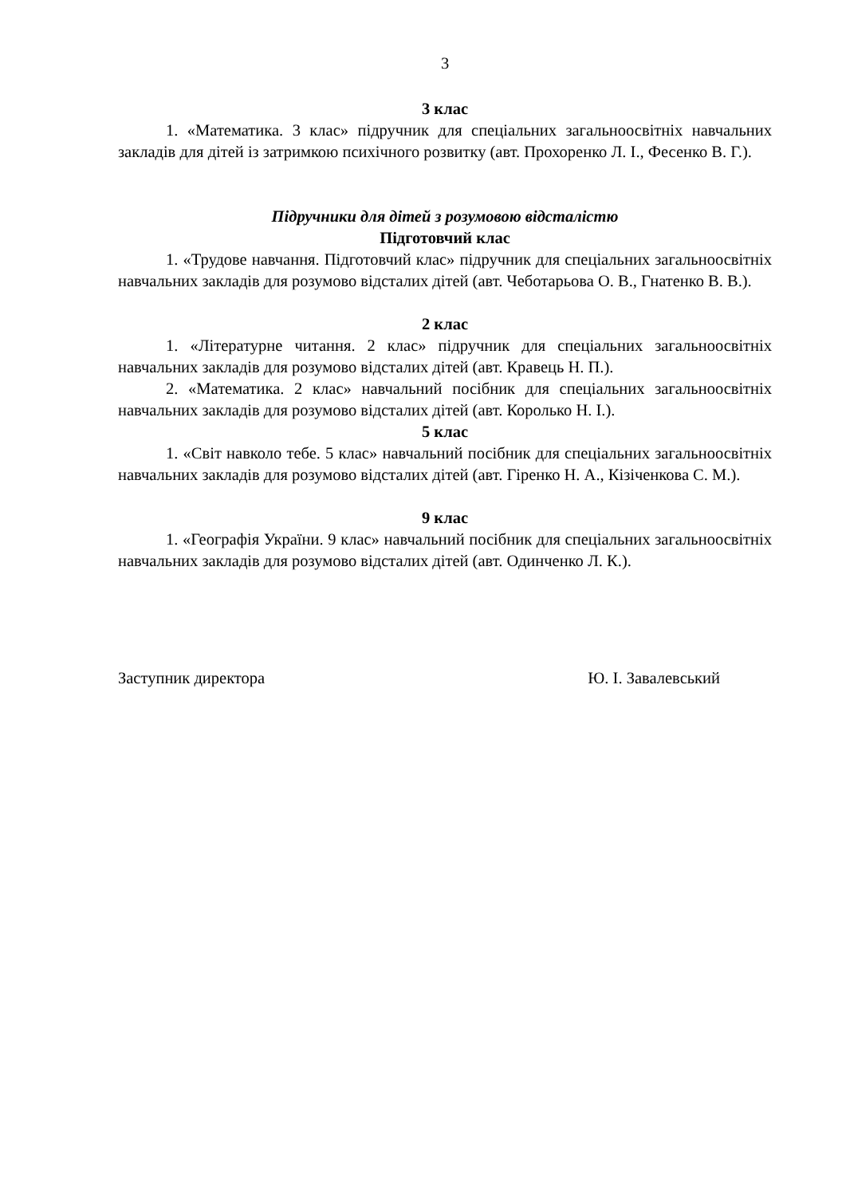3
3 клас
1. «Математика. 3 клас» підручник для спеціальних загальноосвітніх навчальних закладів для дітей із затримкою психічного розвитку (авт. Прохоренко Л. І., Фесенко В. Г.).
Підручники для дітей з розумовою відсталістю
Підготовчий клас
1. «Трудове навчання. Підготовчий клас» підручник для спеціальних загальноосвітніх навчальних закладів для розумово відсталих дітей (авт. Чеботарьова О. В., Гнатенко В. В.).
2 клас
1. «Літературне читання. 2 клас» підручник для спеціальних загальноосвітніх навчальних закладів для розумово відсталих дітей (авт. Кравець Н. П.).
2. «Математика. 2 клас» навчальний посібник для спеціальних загальноосвітніх навчальних закладів для розумово відсталих дітей (авт. Королько Н. І.).
5 клас
1. «Світ навколо тебе. 5 клас» навчальний посібник для спеціальних загальноосвітніх навчальних закладів для розумово відсталих дітей (авт. Гіренко Н. А., Кізіченкова С. М.).
9 клас
1. «Географія України. 9 клас» навчальний посібник для спеціальних загальноосвітніх навчальних закладів для розумово відсталих дітей (авт. Одинченко Л. К.).
Заступник директора Ю. І. Завалевський